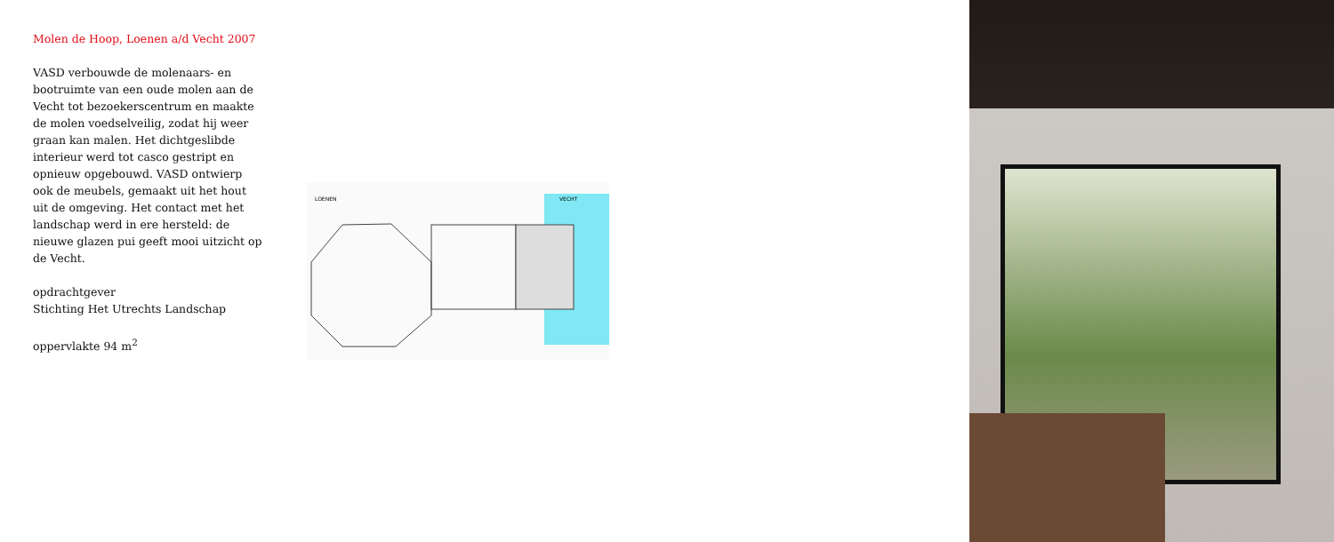Molen de Hoop, Loenen a/d Vecht 2007
VASD verbouwde de molenaars- en bootruimte van een oude molen aan de Vecht tot bezoekerscentrum en maakte de molen voedselveilig, zodat hij weer graan kan malen. Het dichtgeslibde interieur werd tot casco gestript en opnieuw opgebouwd. VASD ontwierp ook de meubels, gemaakt uit het hout uit de omgeving. Het contact met het landschap werd in ere hersteld: de nieuwe glazen pui geeft mooi uitzicht op de Vecht.
opdrachtgever
Stichting Het Utrechts Landschap
oppervlakte 94 m<sup>2</sup>
LOENEN
VECHT